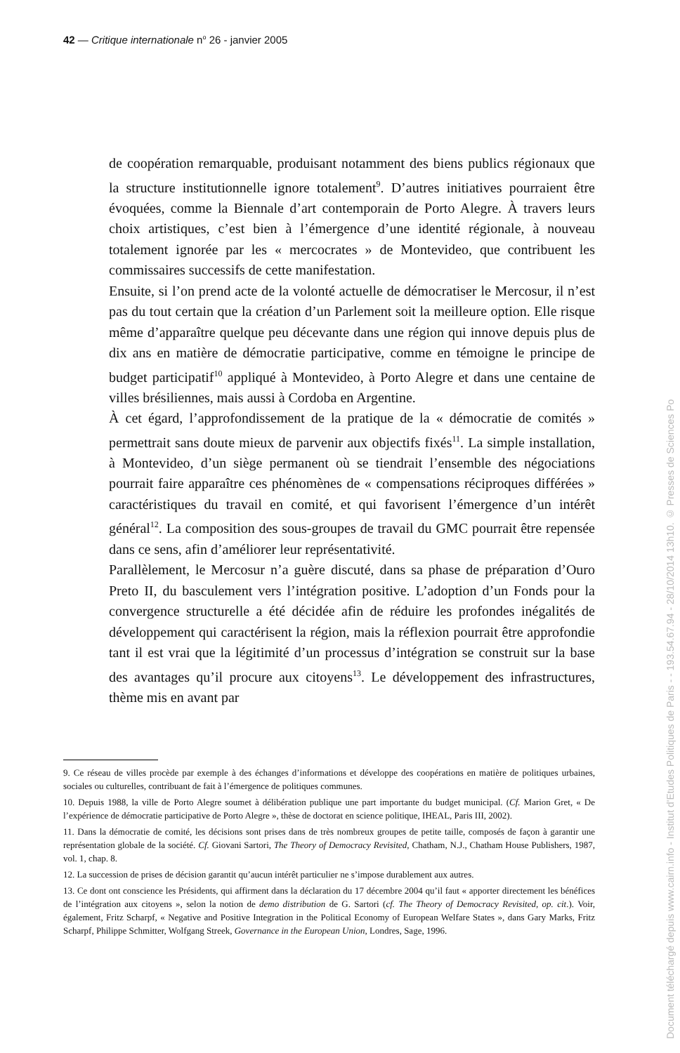42 — Critique internationale n<sup>o</sup> 26 - janvier 2005
de coopération remarquable, produisant notamment des biens publics régionaux que la structure institutionnelle ignore totalement<sup>9</sup>. D’autres initiatives pourraient être évoquées, comme la Biennale d’art contemporain de Porto Alegre. À travers leurs choix artistiques, c’est bien à l’émergence d’une identité régionale, à nouveau totalement ignorée par les « mercocrates » de Montevideo, que contribuent les commissaires successifs de cette manifestation.
Ensuite, si l’on prend acte de la volonté actuelle de démocratiser le Mercosur, il n’est pas du tout certain que la création d’un Parlement soit la meilleure option. Elle risque même d’apparaître quelque peu décevante dans une région qui innove depuis plus de dix ans en matière de démocratie participative, comme en témoigne le principe de budget participatif<sup>10</sup> appliqué à Montevideo, à Porto Alegre et dans une centaine de villes brésiliennes, mais aussi à Cordoba en Argentine.
À cet égard, l’approfondissement de la pratique de la « démocratie de comités » permettrait sans doute mieux de parvenir aux objectifs fixés<sup>11</sup>. La simple installation, à Montevideo, d’un siège permanent où se tiendrait l’ensemble des négociations pourrait faire apparaître ces phénomènes de « compensations réciproques différées » caractéristiques du travail en comité, et qui favorisent l’émergence d’un intérêt général<sup>12</sup>. La composition des sous-groupes de travail du GMC pourrait être repensée dans ce sens, afin d’améliorer leur représentativité.
Parallèlement, le Mercosur n’a guère discuté, dans sa phase de préparation d’Ouro Preto II, du basculement vers l’intégration positive. L’adoption d’un Fonds pour la convergence structurelle a été décidée afin de réduire les profondes inégalités de développement qui caractérisent la région, mais la réflexion pourrait être approfondie tant il est vrai que la légitimité d’un processus d’intégration se construit sur la base des avantages qu’il procure aux citoyens<sup>13</sup>. Le développement des infrastructures, thème mis en avant par
9. Ce réseau de villes procède par exemple à des échanges d’informations et développe des coopérations en matière de politiques urbaines, sociales ou culturelles, contribuant de fait à l’émergence de politiques communes.
10. Depuis 1988, la ville de Porto Alegre soumet à délibération publique une part importante du budget municipal. (Cf. Marion Gret, « De l’expérience de démocratie participative de Porto Alegre », thèse de doctorat en science politique, IHEAL, Paris III, 2002).
11. Dans la démocratie de comité, les décisions sont prises dans de très nombreux groupes de petite taille, composés de façon à garantir une représentation globale de la société. Cf. Giovani Sartori, The Theory of Democracy Revisited, Chatham, N.J., Chatham House Publishers, 1987, vol. 1, chap. 8.
12. La succession de prises de décision garantit qu’aucun intérêt particulier ne s’impose durablement aux autres.
13. Ce dont ont conscience les Présidents, qui affirment dans la déclaration du 17 décembre 2004 qu’il faut « apporter directement les bénéfices de l’intégration aux citoyens », selon la notion de demo distribution de G. Sartori (cf. The Theory of Democracy Revisited, op. cit.). Voir, également, Fritz Scharpf, « Negative and Positive Integration in the Political Economy of European Welfare States », dans Gary Marks, Fritz Scharpf, Philippe Schmitter, Wolfgang Streek, Governance in the European Union, Londres, Sage, 1996.
Document téléchargé depuis www.cairn.info - Institut d'Etudes Politiques de Paris - - 193.54.67.94 - 28/10/2014 13h10. © Presses de Sciences Po